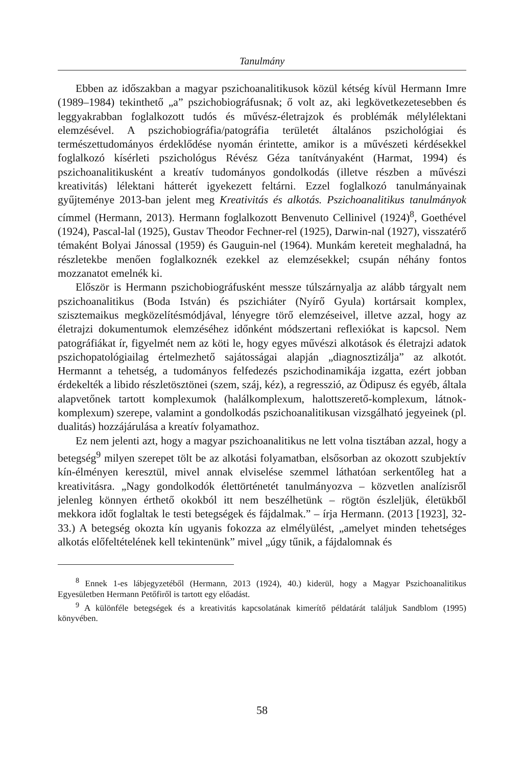Tanulmány
Ebben az időszakban a magyar pszichoanalitikusok közül kétség kívül Hermann Imre (1989–1984) tekinthető „a” pszichobiográfusnak; ő volt az, aki legkövetkezetesebben és leggyakrabban foglalkozott tudós és művész-életrajzok és problémák mélylélektani elemzésével. A pszichobiográfia/patográfia területét általános pszichológiai és természettudományos érdeklődése nyomán érintette, amikor is a művészeti kérdésekkel foglalkozó kísérleti pszichológus Révész Géza tanítványaként (Harmat, 1994) és pszichoanalitikusként a kreatív tudományos gondolkodás (illetve részben a művészi kreativitás) lélektani hátterét igyekezett feltárni. Ezzel foglalkozó tanulmányainak gyűjteménye 2013-ban jelent meg Kreativitás és alkotás. Pszichoanalitikus tanulmányok címmel (Hermann, 2013). Hermann foglalkozott Benvenuto Cellinivel (1924)<sup>8</sup>, Goethével (1924), Pascal-lal (1925), Gustav Theodor Fechner-rel (1925), Darwin-nal (1927), visszatérő témaként Bolyai Jánossal (1959) és Gauguin-nel (1964). Munkám kereteit meghaladná, ha részletekbe menően foglalkoznék ezekkel az elemzésekkel; csupán néhány fontos mozzanatot emelnék ki.
Először is Hermann pszichobiográfusként messze túlszárnyalja az alább tárgyalt nem pszichoanalitikus (Boda István) és pszichiáter (Nyírő Gyula) kortársait komplex, szisztemaikus megközelítésmódjával, lényegre törő elemzéseivel, illetve azzal, hogy az életrajzi dokumentumok elemzéséhez időnként módszertani reflexiókat is kapcsol. Nem patográfiákat ír, figyelmét nem az köti le, hogy egyes művészi alkotások és életrajzi adatok pszichopatológiailag értelmezhető sajátosságai alapján „diagnosztizálja” az alkotót. Hermannt a tehetség, a tudományos felfedezés pszichodinamikája izgatta, ezért jobban érdekelték a libido részletösztönei (szem, száj, kéz), a regresszió, az Ödipusz és egyéb, általa alapvetőnek tartott komplexumok (halálkomplexum, halottszerető-komplexum, látnok-komplexum) szerepe, valamint a gondolkodás pszichoanalitikusan vizsgálható jegyeinek (pl. dualitás) hozzájárulása a kreatív folyamathoz.
Ez nem jelenti azt, hogy a magyar pszichoanalitikus ne lett volna tisztában azzal, hogy a betegség<sup>9</sup> milyen szerepet tölt be az alkotási folyamatban, elsősorban az okozott szubjektív kín-élményen keresztül, mivel annak elviselése szemmel láthatóan serkentőleg hat a kreativitásra. „Nagy gondolkodók élettörténetét tanulmányozva – közvetlen analízisről jelenleg könnyen érthető okokból itt nem beszélhetünk – rögtön észleljük, életükből mekkora időt foglaltak le testi betegségek és fájdalmak.” – írja Hermann. (2013 [1923], 32-33.) A betegség okozta kín ugyanis fokozza az elmélyülést, „amelyet minden tehetséges alkotás előfeltételének kell tekintenünk” mivel „úgy tűnik, a fájdalomnak és
<sup>8</sup> Ennek 1-es lábjegyzetéből (Hermann, 2013 (1924), 40.) kiderül, hogy a Magyar Pszichoanalitikus Egyesületben Hermann Petőfiről is tartott egy előadást.
<sup>9</sup> A különféle betegségek és a kreativitás kapcsolatának kimerítő példatárát találjuk Sandblom (1995) könyvében.
58